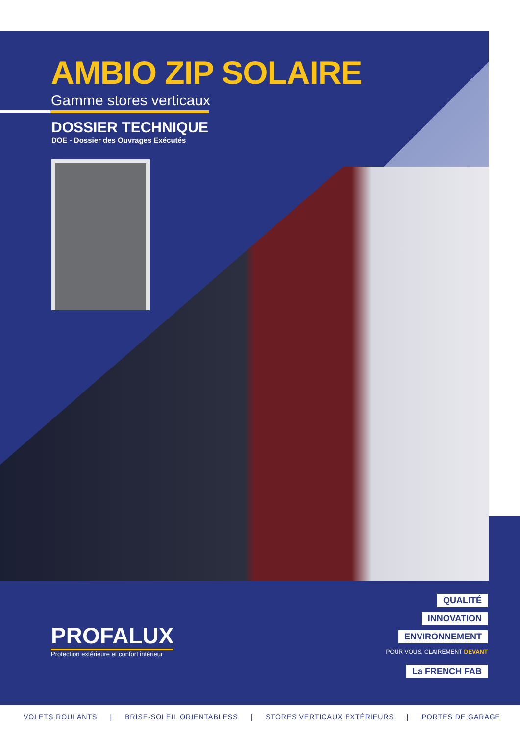AMBIO ZIP SOLAIRE
Gamme stores verticaux
DOSSIER TECHNIQUE
DOE - Dossier des Ouvrages Exécutés
PROFALUX
Protection extérieure et confort intérieur
QUALITÉ
INNOVATION
ENVIRONNEMENT
POUR VOUS, CLAIREMENT DEVANT
La FRENCH FAB
VOLETS ROULANTS | BRISE-SOLEIL ORIENTABLESS | STORES VERTICAUX EXTÉRIEURS | PORTES DE GARAGE